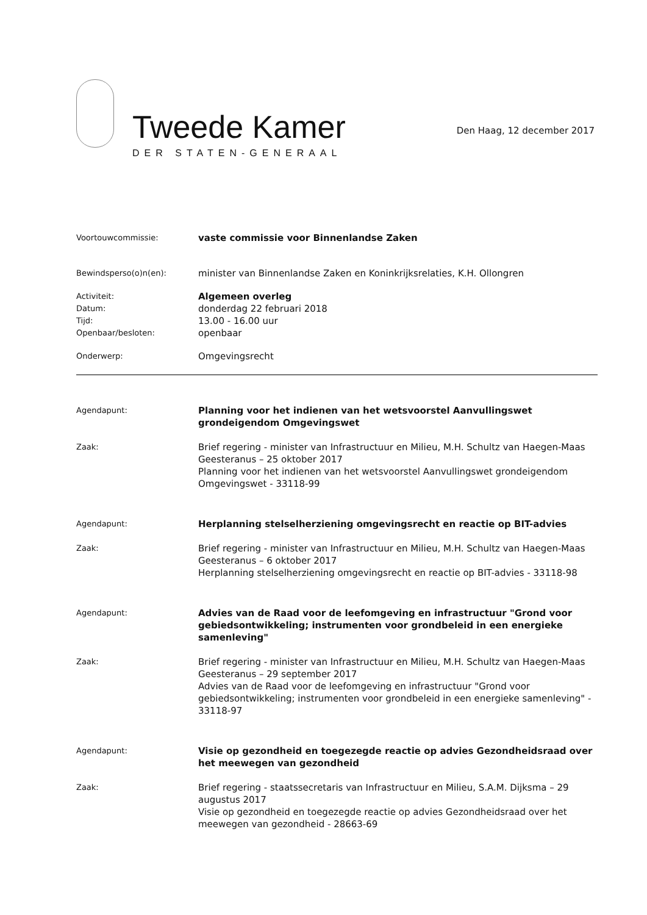Tweede Kamer
DER STATEN-GENERAAL
Den Haag, 12 december 2017
Voortouwcommissie:
vaste commissie voor Binnenlandse Zaken
Bewindsperso(o)n(en):
minister van Binnenlandse Zaken en Koninkrijksrelaties, K.H. Ollongren
Activiteit:
Datum:
Tijd:
Openbaar/besloten:
Algemeen overleg
donderdag 22 februari 2018
13.00 - 16.00 uur
openbaar
Onderwerp:
Omgevingsrecht
Agendapunt:
Planning voor het indienen van het wetsvoorstel Aanvullingswet grondeigendom Omgevingswet
Zaak:
Brief regering - minister van Infrastructuur en Milieu, M.H. Schultz van Haegen-Maas Geesteranus – 25 oktober 2017
Planning voor het indienen van het wetsvoorstel Aanvullingswet grondeigendom Omgevingswet - 33118-99
Agendapunt:
Herplanning stelselherziening omgevingsrecht en reactie op BIT-advies
Zaak:
Brief regering - minister van Infrastructuur en Milieu, M.H. Schultz van Haegen-Maas Geesteranus – 6 oktober 2017
Herplanning stelselherziening omgevingsrecht en reactie op BIT-advies - 33118-98
Agendapunt:
Advies van de Raad voor de leefomgeving en infrastructuur "Grond voor gebiedsontwikkeling; instrumenten voor grondbeleid in een energieke samenleving"
Zaak:
Brief regering - minister van Infrastructuur en Milieu, M.H. Schultz van Haegen-Maas Geesteranus – 29 september 2017
Advies van de Raad voor de leefomgeving en infrastructuur "Grond voor gebiedsontwikkeling; instrumenten voor grondbeleid in een energieke samenleving" - 33118-97
Agendapunt:
Visie op gezondheid en toegezegde reactie op advies Gezondheidsraad over het meewegen van gezondheid
Zaak:
Brief regering - staatssecretaris van Infrastructuur en Milieu, S.A.M. Dijksma – 29 augustus 2017
Visie op gezondheid en toegezegde reactie op advies Gezondheidsraad over het meewegen van gezondheid - 28663-69